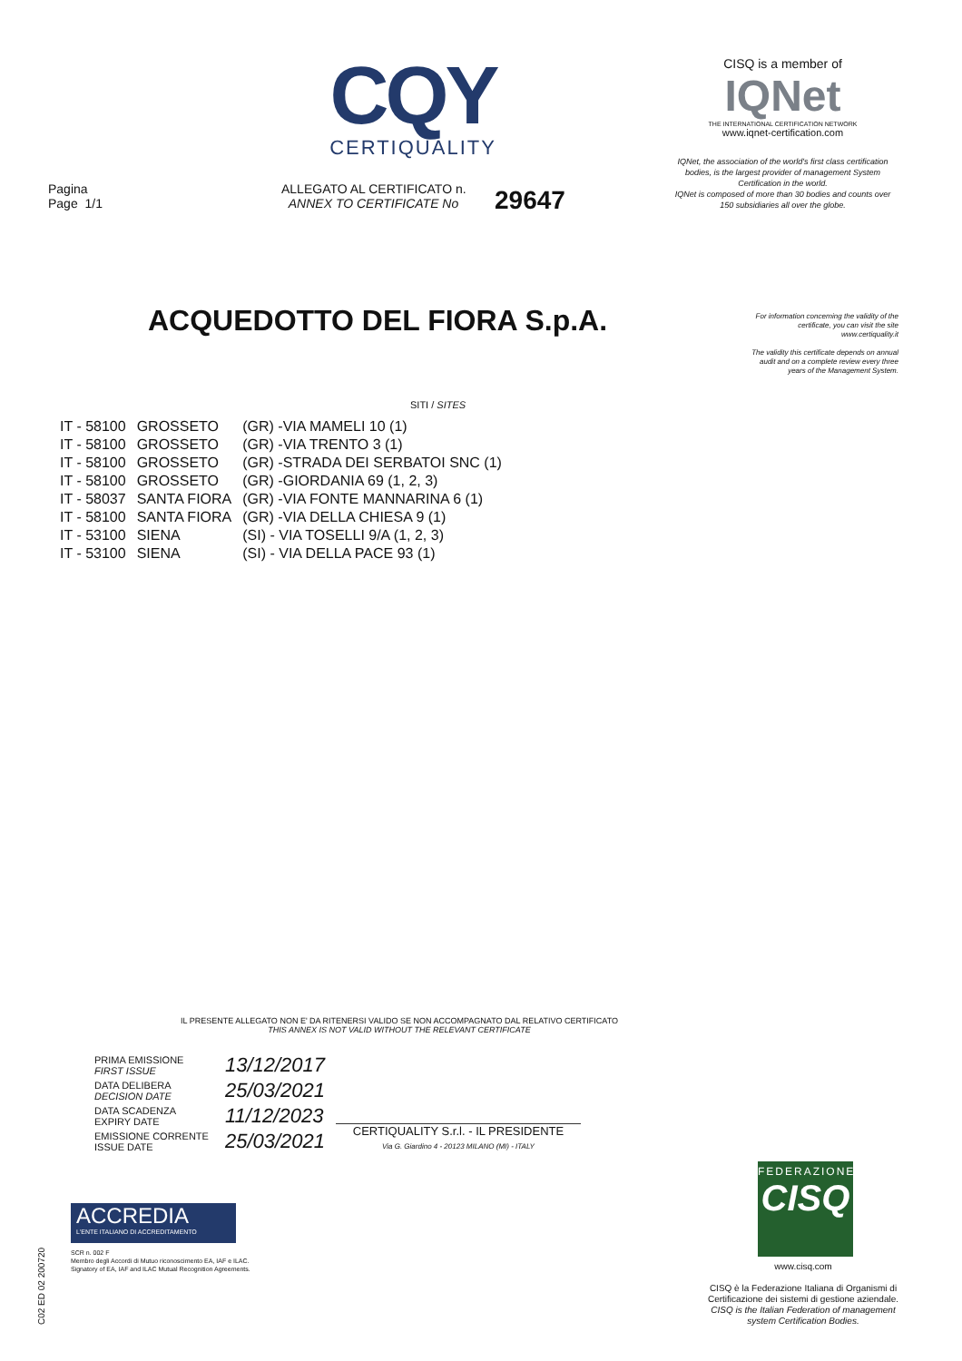CQY
CERTIQUALITY
CISQ is a member of
IQNet
THE INTERNATIONAL CERTIFICATION NETWORK
www.iqnet-certification.com
IQNet, the association of the world's first class certification bodies, is the largest provider of management System Certification in the world.
IQNet is composed of more than 30 bodies and counts over 150 subsidiaries all over the globe.
Pagina
Page 1/1
ALLEGATO AL CERTIFICATO n.
ANNEX TO CERTIFICATE No
29647
ACQUEDOTTO DEL FIORA S.p.A.
For information concerning the validity of the certificate, you can visit the site www.certiquality.it
The validity this certificate depends on annual audit and on a complete review every three years of the Management System.
SITI / SITES
| IT - 58100 | GROSSETO | (GR) -VIA MAMELI 10 (1) |
| IT - 58100 | GROSSETO | (GR) -VIA TRENTO 3 (1) |
| IT - 58100 | GROSSETO | (GR) -STRADA DEI SERBATOI SNC (1) |
| IT - 58100 | GROSSETO | (GR) -GIORDANIA 69 (1, 2, 3) |
| IT - 58037 | SANTA FIORA | (GR) -VIA FONTE MANNARINA 6 (1) |
| IT - 58100 | SANTA FIORA | (GR) -VIA DELLA CHIESA 9 (1) |
| IT - 53100 | SIENA | (SI) - VIA TOSELLI 9/A (1, 2, 3) |
| IT - 53100 | SIENA | (SI) - VIA DELLA PACE 93 (1) |
IL PRESENTE ALLEGATO NON E' DA RITENERSI VALIDO SE NON ACCOMPAGNATO DAL RELATIVO CERTIFICATO
THIS ANNEX IS NOT VALID WITHOUT THE RELEVANT CERTIFICATE
| PRIMA EMISSIONE FIRST ISSUE | 13/12/2017 |
| DATA DELIBERA DECISION DATE | 25/03/2021 |
| DATA SCADENZA EXPIRY DATE | 11/12/2023 |
| EMISSIONE CORRENTE ISSUE DATE | 25/03/2021 |
CERTIQUALITY S.r.l. - IL PRESIDENTE
Via G. Giardino 4 - 20123 MILANO (MI) - ITALY
ACCREDIA
L'ENTE ITALIANO DI ACCREDITAMENTO
SCR n. 002 F
Membro degli Accordi di Mutuo riconoscimento EA, IAF e ILAC.
Signatory of EA, IAF and ILAC Mutual Recognition Agreements.
C02 ED 02 200720
FEDERAZIONE
CISQ
www.cisq.com
CISQ è la Federazione Italiana di Organismi di Certificazione dei sistemi di gestione aziendale.
CISQ is the Italian Federation of management system Certification Bodies.